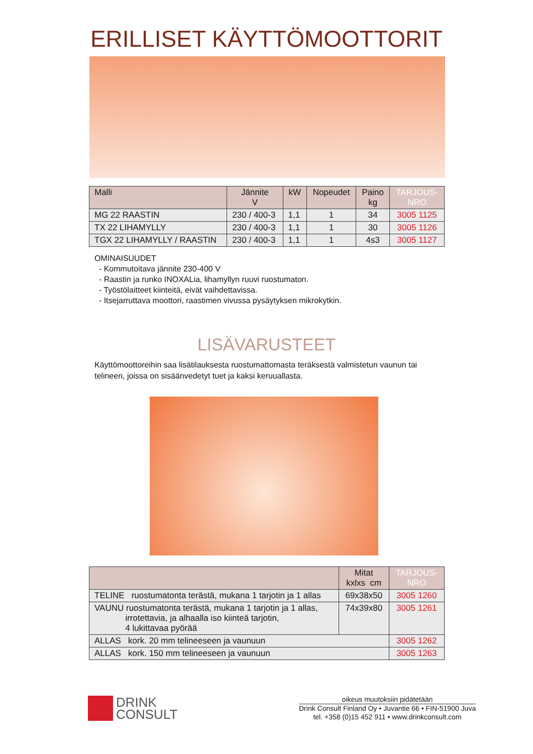ERILLISET KÄYTTÖMOOTTORIT
| Malli | Jännite V | kW | Nopeudet | Paino kg | TARJOUS- NRO |
| --- | --- | --- | --- | --- | --- |
| MG 22 RAASTIN | 230 / 400-3 | 1,1 | 1 | 34 | 3005 1125 |
| TX 22 LIHAMYLLY | 230 / 400-3 | 1,1 | 1 | 30 | 3005 1126 |
| TGX 22 LIHAMYLLY / RAASTIN | 230 / 400-3 | 1,1 | 1 | 4s3 | 3005 1127 |
OMINAISUUDET
- Kommutoitava jännite 230-400 V
- Raastin ja runko INOXALia, lihamyllyn ruuvi ruostumaton.
- Työstölaitteet kiinteitä, eivät vaihdettavissa.
- Itsejarruttava moottori, raastimen vivussa pysäytyksen mikrokytkin.
LISÄVARUSTEET
Käyttömoottoreihin saa lisätilauksesta ruostumattomasta teräksestä valmistetun vaunun tai telineen, joissa on sisäänvedetyt tuet ja kaksi keruuallasta.
| | Mitat kxlxs cm | TARJOUS- NRO |
| --- | --- | --- |
| TELINE ruostumatonta terästä, mukana 1 tarjotin ja 1 allas | 69x38x50 | 3005 1260 |
| VAUNU ruostumatonta terästä, mukana 1 tarjotin ja 1 allas, irrotettavia, ja alhaalla iso kiinteä tarjotin, 4 lukittavaa pyörää | 74x39x80 | 3005 1261 |
| ALLAS kork. 20 mm telineeseen ja vaunuun | | 3005 1262 |
| ALLAS kork. 150 mm telineeseen ja vaunuun | | 3005 1263 |
DRINK
CONSULT
oikeus muutoksiin pidätetään
Drink Consult Finland Oy • Juvantie 66 • FIN-51900 Juva
tel. +358 (0)15 452 911 • www.drinkconsult.com